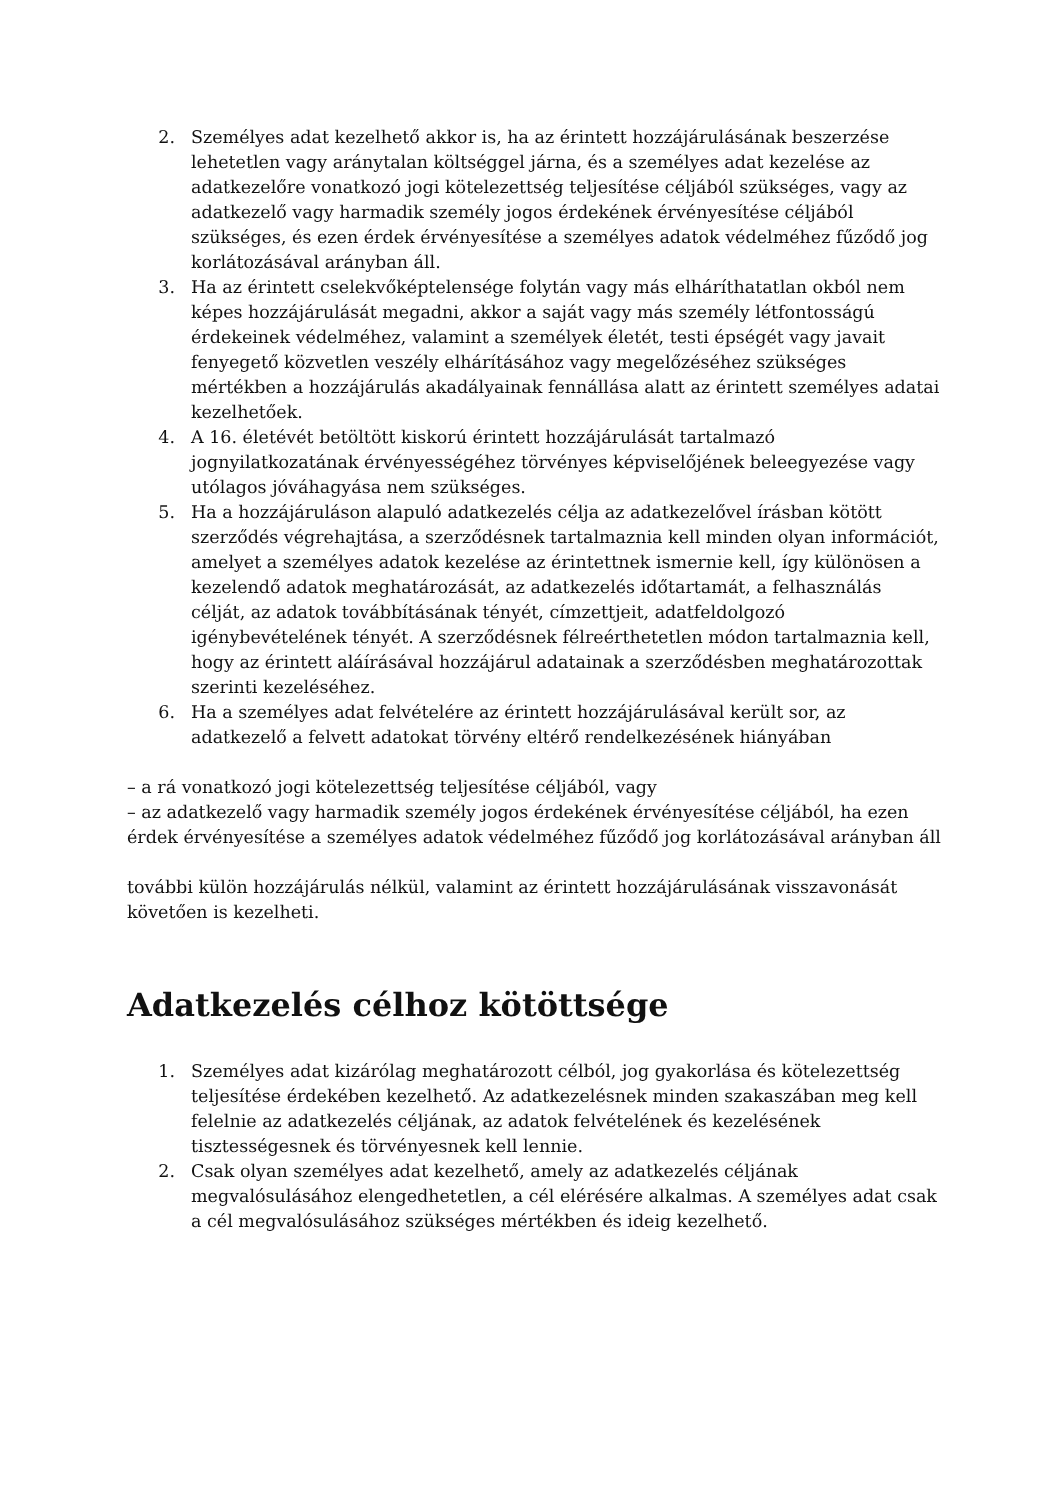2. Személyes adat kezelhető akkor is, ha az érintett hozzájárulásának beszerzése lehetetlen vagy aránytalan költséggel járna, és a személyes adat kezelése az adatkezelőre vonatkozó jogi kötelezettség teljesítése céljából szükséges, vagy az adatkezelő vagy harmadik személy jogos érdekének érvényesítése céljából szükséges, és ezen érdek érvényesítése a személyes adatok védelméhez fűződő jog korlátozásával arányban áll.
3. Ha az érintett cselekvőképtelensége folytán vagy más elháríthatatlan okból nem képes hozzájárulását megadni, akkor a saját vagy más személy létfontosságú érdekeinek védelméhez, valamint a személyek életét, testi épségét vagy javait fenyegető közvetlen veszély elhárításához vagy megelőzéséhez szükséges mértékben a hozzájárulás akadályainak fennállása alatt az érintett személyes adatai kezelhetőek.
4. A 16. életévét betöltött kiskorú érintett hozzájárulását tartalmazó jognyilatkozatának érvényességéhez törvényes képviselőjének beleegyezése vagy utólagos jóváhagyása nem szükséges.
5. Ha a hozzájáruláson alapuló adatkezelés célja az adatkezelővel írásban kötött szerződés végrehajtása, a szerződésnek tartalmaznia kell minden olyan információt, amelyet a személyes adatok kezelése az érintettnek ismernie kell, így különösen a kezelendő adatok meghatározását, az adatkezelés időtartamát, a felhasználás célját, az adatok továbbításának tényét, címzettjeit, adatfeldolgozó igénybevételének tényét. A szerződésnek félreérthetetlen módon tartalmaznia kell, hogy az érintett aláírásával hozzájárul adatainak a szerződésben meghatározottak szerinti kezeléséhez.
6. Ha a személyes adat felvételére az érintett hozzájárulásával került sor, az adatkezelő a felvett adatokat törvény eltérő rendelkezésének hiányában
– a rá vonatkozó jogi kötelezettség teljesítése céljából, vagy
– az adatkezelő vagy harmadik személy jogos érdekének érvényesítése céljából, ha ezen érdek érvényesítése a személyes adatok védelméhez fűződő jog korlátozásával arányban áll
további külön hozzájárulás nélkül, valamint az érintett hozzájárulásának visszavonását követően is kezelheti.
Adatkezelés célhoz kötöttsége
1. Személyes adat kizárólag meghatározott célból, jog gyakorlása és kötelezettség teljesítése érdekében kezelhető. Az adatkezelésnek minden szakaszában meg kell felelnie az adatkezelés céljának, az adatok felvételének és kezelésének tisztességesnek és törvényesnek kell lennie.
2. Csak olyan személyes adat kezelhető, amely az adatkezelés céljának megvalósulásához elengedhetetlen, a cél elérésére alkalmas. A személyes adat csak a cél megvalósulásához szükséges mértékben és ideig kezelhető.